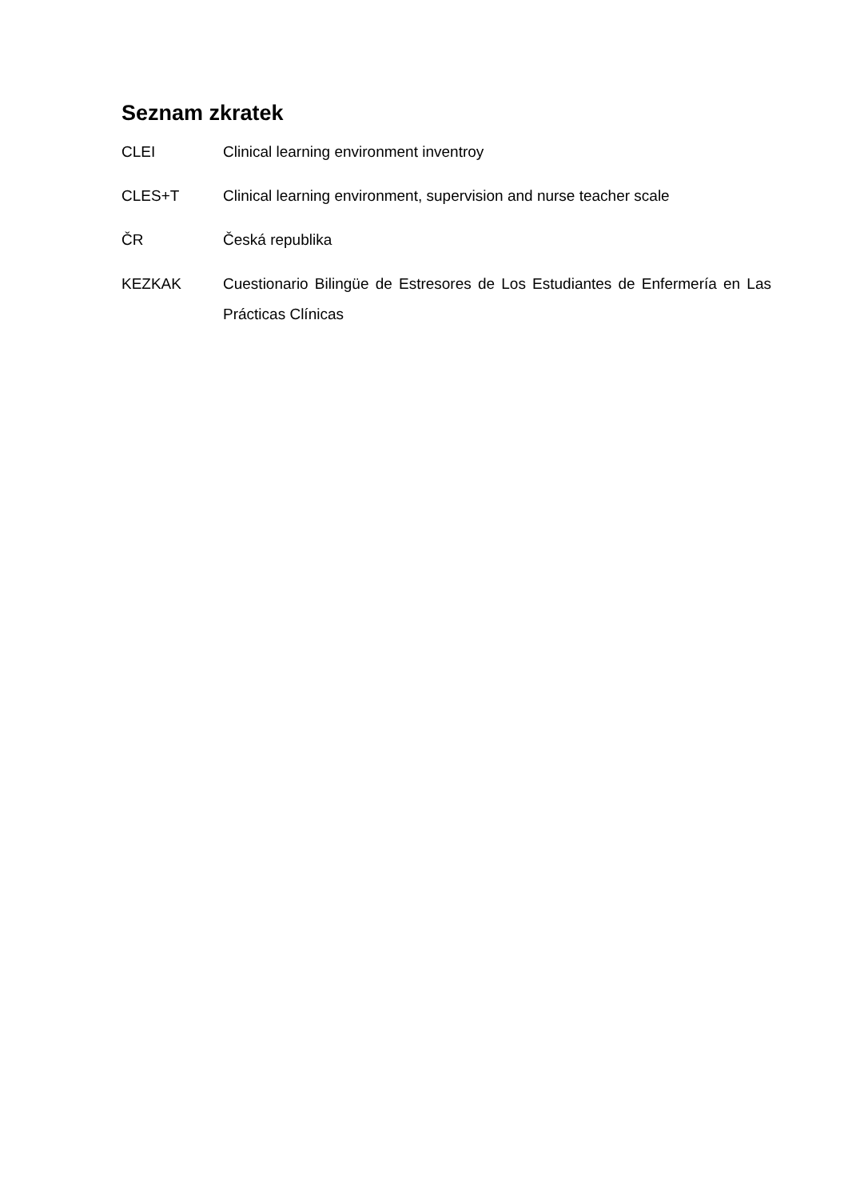Seznam zkratek
CLEI Clinical learning environment inventroy
CLES+T Clinical learning environment, supervision and nurse teacher scale
ČR Česká republika
KEZKAK Cuestionario Bilingüe de Estresores de Los Estudiantes de Enfermería en Las Prácticas Clínicas